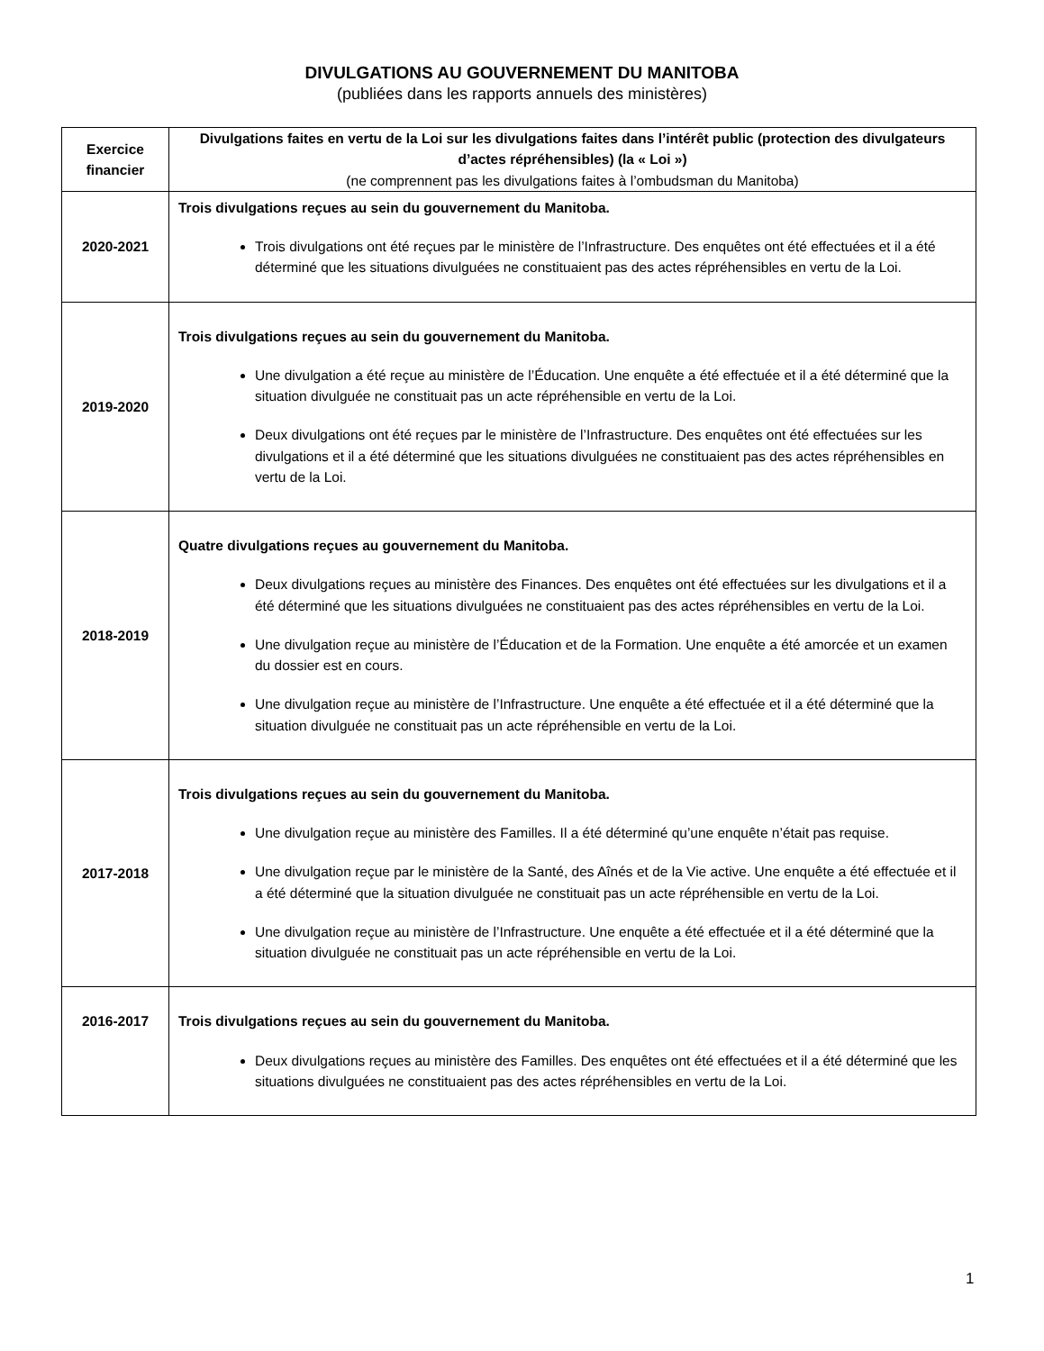DIVULGATIONS AU GOUVERNEMENT DU MANITOBA
(publiées dans les rapports annuels des ministères)
| Exercice financier | Divulgations faites en vertu de la Loi sur les divulgations faites dans l’intérêt public (protection des divulgateurs d’actes répréhensibles) (la « Loi ») (ne comprennent pas les divulgations faites à l’ombudsman du Manitoba) |
| --- | --- |
| 2020-2021 | Trois divulgations reçues au sein du gouvernement du Manitoba. Trois divulgations ont été reçues par le ministère de l’Infrastructure. Des enquêtes ont été effectuées et il a été déterminé que les situations divulguées ne constituaient pas des actes répréhensibles en vertu de la Loi. |
| 2019-2020 | Trois divulgations reçues au sein du gouvernement du Manitoba. Une divulgation a été reçue au ministère de l’Éducation. Une enquête a été effectuée et il a été déterminé que la situation divulguée ne constituait pas un acte répréhensible en vertu de la Loi. Deux divulgations ont été reçues par le ministère de l’Infrastructure. Des enquêtes ont été effectuées sur les divulgations et il a été déterminé que les situations divulguées ne constituaient pas des actes répréhensibles en vertu de la Loi. |
| 2018-2019 | Quatre divulgations reçues au gouvernement du Manitoba. Deux divulgations reçues au ministère des Finances. Des enquêtes ont été effectuées sur les divulgations et il a été déterminé que les situations divulguées ne constituaient pas des actes répréhensibles en vertu de la Loi. Une divulgation reçue au ministère de l’Éducation et de la Formation. Une enquête a été amorcée et un examen du dossier est en cours. Une divulgation reçue au ministère de l’Infrastructure. Une enquête a été effectuée et il a été déterminé que la situation divulguée ne constituait pas un acte répréhensible en vertu de la Loi. |
| 2017-2018 | Trois divulgations reçues au sein du gouvernement du Manitoba. Une divulgation reçue au ministère des Familles. Il a été déterminé qu’une enquête n’était pas requise. Une divulgation reçue par le ministère de la Santé, des Aînés et de la Vie active. Une enquête a été effectuée et il a été déterminé que la situation divulguée ne constituait pas un acte répréhensible en vertu de la Loi. Une divulgation reçue au ministère de l’Infrastructure. Une enquête a été effectuée et il a été déterminé que la situation divulguée ne constituait pas un acte répréhensible en vertu de la Loi. |
| 2016-2017 | Trois divulgations reçues au sein du gouvernement du Manitoba. Deux divulgations reçues au ministère des Familles. Des enquêtes ont été effectuées et il a été déterminé que les situations divulguées ne constituaient pas des actes répréhensibles en vertu de la Loi. |
1